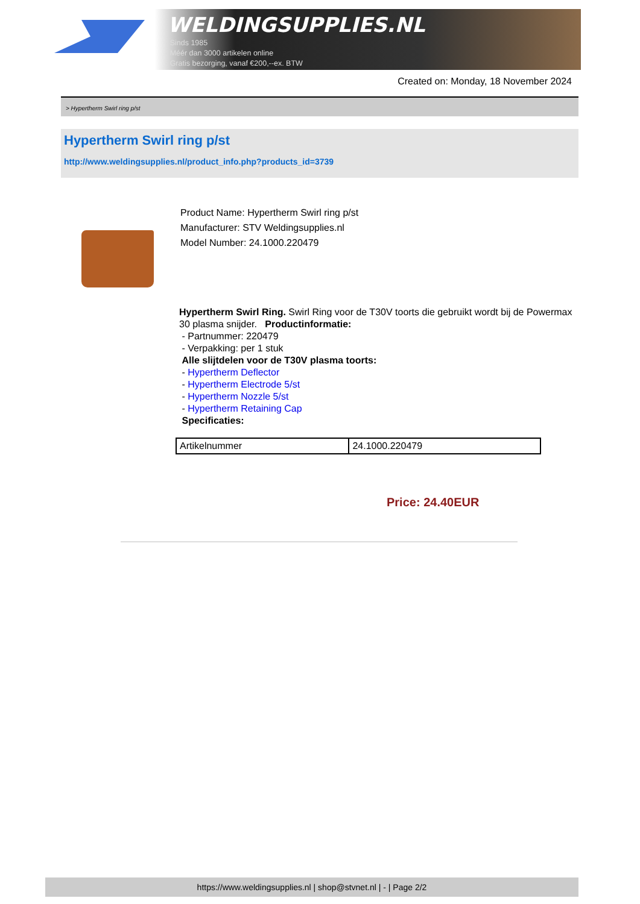WELDINGSUPPLIES.NL
- Sinds 1985
- Méér dan 3000 artikelen online
- Gratis bezorging, vanaf €200,--ex. BTW
Created on: Monday, 18 November 2024
> Hypertherm Swirl ring p/st
Hypertherm Swirl ring p/st
http://www.weldingsupplies.nl/product_info.php?products_id=3739
Product Name: Hypertherm Swirl ring p/st
Manufacturer: STV Weldingsupplies.nl
Model Number: 24.1000.220479
Hypertherm Swirl Ring. Swirl Ring voor de T30V toorts die gebruikt wordt bij de Powermax 30 plasma snijder. Productinformatie:
- Partnummer: 220479
- Verpakking: per 1 stuk
Alle slijtdelen voor de T30V plasma toorts:
- Hypertherm Deflector
- Hypertherm Electrode 5/st
- Hypertherm Nozzle 5/st
- Hypertherm Retaining Cap
Specificaties:
| Artikelnummer | 24.1000.220479 |
Price: 24.40EUR
https://www.weldingsupplies.nl | shop@stvnet.nl | - | Page 2/2